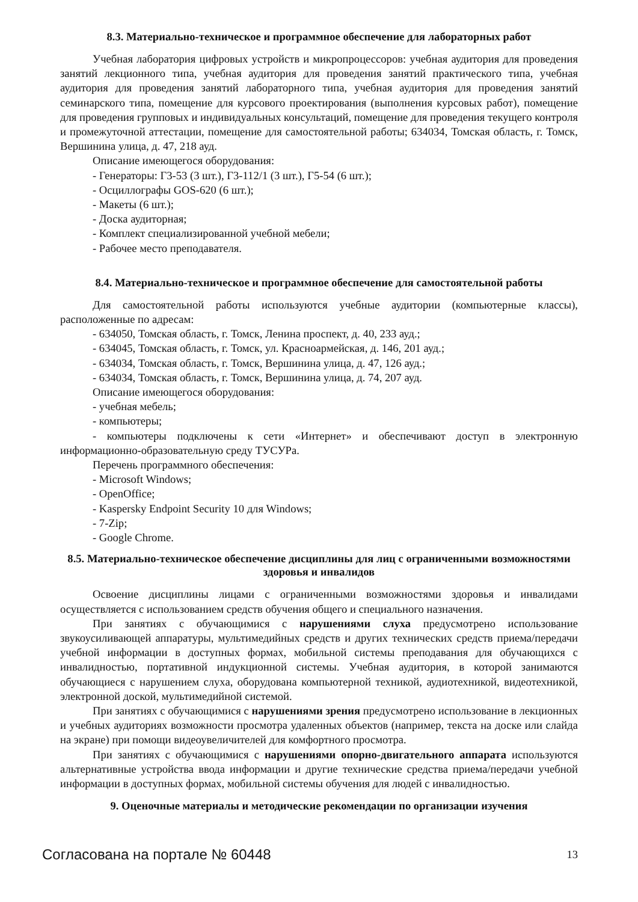8.3. Материально-техническое и программное обеспечение для лабораторных работ
Учебная лаборатория цифровых устройств и микропроцессоров: учебная аудитория для проведения занятий лекционного типа, учебная аудитория для проведения занятий практического типа, учебная аудитория для проведения занятий лабораторного типа, учебная аудитория для проведения занятий семинарского типа, помещение для курсового проектирования (выполнения курсовых работ), помещение для проведения групповых и индивидуальных консультаций, помещение для проведения текущего контроля и промежуточной аттестации, помещение для самостоятельной работы; 634034, Томская область, г. Томск, Вершинина улица, д. 47, 218 ауд.
Описание имеющегося оборудования:
- Генераторы: Г3-53 (3 шт.), Г3-112/1 (3 шт.), Г5-54 (6 шт.);
- Осциллографы GOS-620 (6 шт.);
- Макеты (6 шт.);
- Доска аудиторная;
- Комплект специализированной учебной мебели;
- Рабочее место преподавателя.
8.4. Материально-техническое и программное обеспечение для самостоятельной работы
Для самостоятельной работы используются учебные аудитории (компьютерные классы), расположенные по адресам:
- 634050, Томская область, г. Томск, Ленина проспект, д. 40, 233 ауд.;
- 634045, Томская область, г. Томск, ул. Красноармейская, д. 146, 201 ауд.;
- 634034, Томская область, г. Томск, Вершинина улица, д. 47, 126 ауд.;
- 634034, Томская область, г. Томск, Вершинина улица, д. 74, 207 ауд.
Описание имеющегося оборудования:
- учебная мебель;
- компьютеры;
- компьютеры подключены к сети «Интернет» и обеспечивают доступ в электронную информационно-образовательную среду ТУСУРа.
Перечень программного обеспечения:
- Microsoft Windows;
- OpenOffice;
- Kaspersky Endpoint Security 10 для Windows;
- 7-Zip;
- Google Chrome.
8.5. Материально-техническое обеспечение дисциплины для лиц с ограниченными возможностями здоровья и инвалидов
Освоение дисциплины лицами с ограниченными возможностями здоровья и инвалидами осуществляется с использованием средств обучения общего и специального назначения.
При занятиях с обучающимися с нарушениями слуха предусмотрено использование звукоусиливающей аппаратуры, мультимедийных средств и других технических средств приема/передачи учебной информации в доступных формах, мобильной системы преподавания для обучающихся с инвалидностью, портативной индукционной системы. Учебная аудитория, в которой занимаются обучающиеся с нарушением слуха, оборудована компьютерной техникой, аудиотехникой, видеотехникой, электронной доской, мультимедийной системой.
При занятиях с обучающимися с нарушениями зрения предусмотрено использование в лекционных и учебных аудиториях возможности просмотра удаленных объектов (например, текста на доске или слайда на экране) при помощи видеоувеличителей для комфортного просмотра.
При занятиях с обучающимися с нарушениями опорно-двигательного аппарата используются альтернативные устройства ввода информации и другие технические средства приема/передачи учебной информации в доступных формах, мобильной системы обучения для людей с инвалидностью.
9. Оценочные материалы и методические рекомендации по организации изучения
Согласована на портале № 60448 13